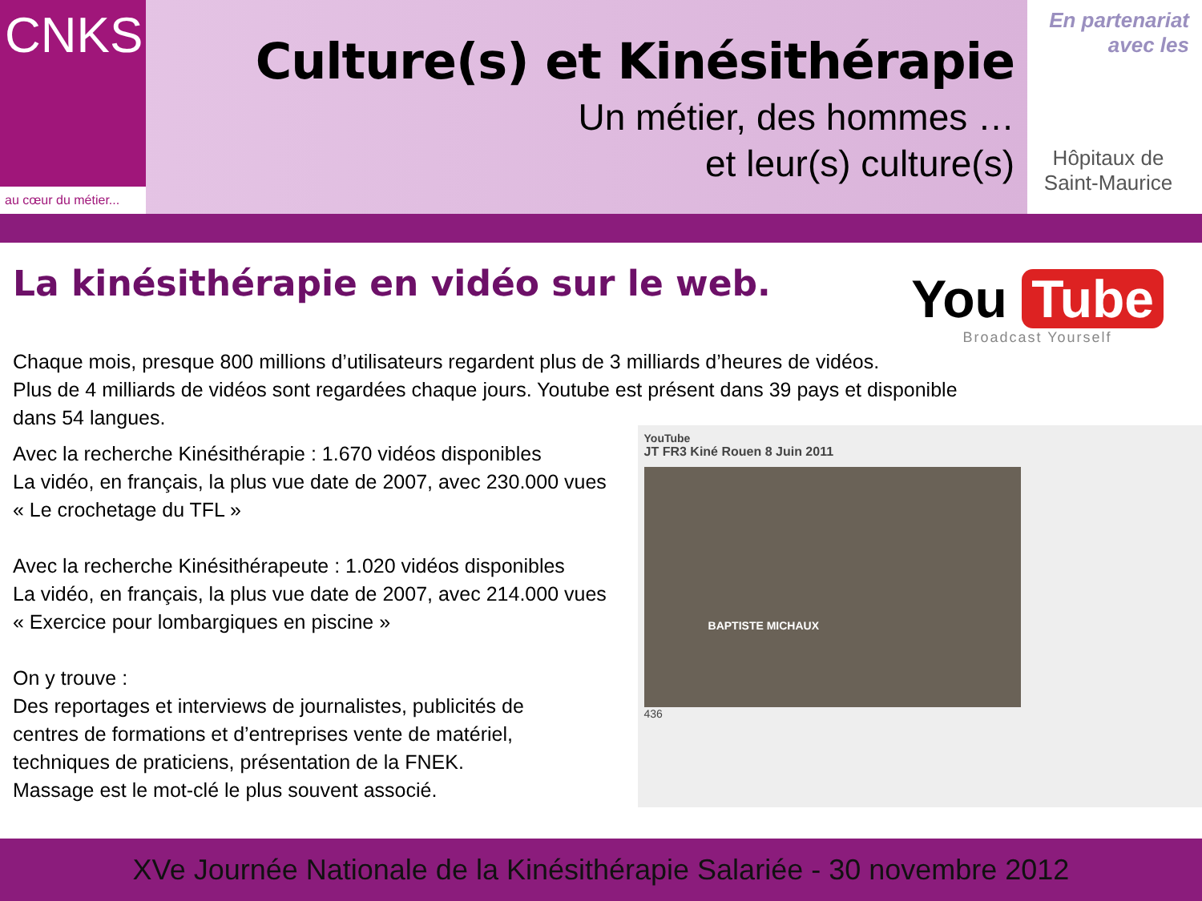CNKS
au cœur du métier...
Culture(s) et Kinésithérapie
Un métier, des hommes …
et leur(s) culture(s)
En partenariat
avec les
Hôpitaux de
Saint-Maurice
La kinésithérapie en vidéo sur le web.
You Tube
Broadcast Yourself
Chaque mois, presque 800 millions d’utilisateurs regardent plus de 3 milliards d’heures de vidéos.
Plus de 4 milliards de vidéos sont regardées chaque jours. Youtube est présent dans 39 pays et disponible
dans 54 langues.
Avec la recherche Kinésithérapie : 1.670 vidéos disponibles
La vidéo, en français, la plus vue date de 2007, avec 230.000 vues
« Le crochetage du TFL »
Avec la recherche Kinésithérapeute : 1.020 vidéos disponibles
La vidéo, en français, la plus vue date de 2007, avec 214.000 vues
« Exercice pour lombargiques en piscine »
On y trouve :
Des reportages et interviews de journalistes, publicités de
centres de formations et d’entreprises vente de matériel,
techniques de praticiens, présentation de la FNEK.
Massage est le mot-clé le plus souvent associé.
YouTube
JT FR3 Kiné Rouen 8 Juin 2011
BAPTISTE MICHAUX
436
XVe Journée Nationale de la Kinésithérapie Salariée - 30 novembre 2012